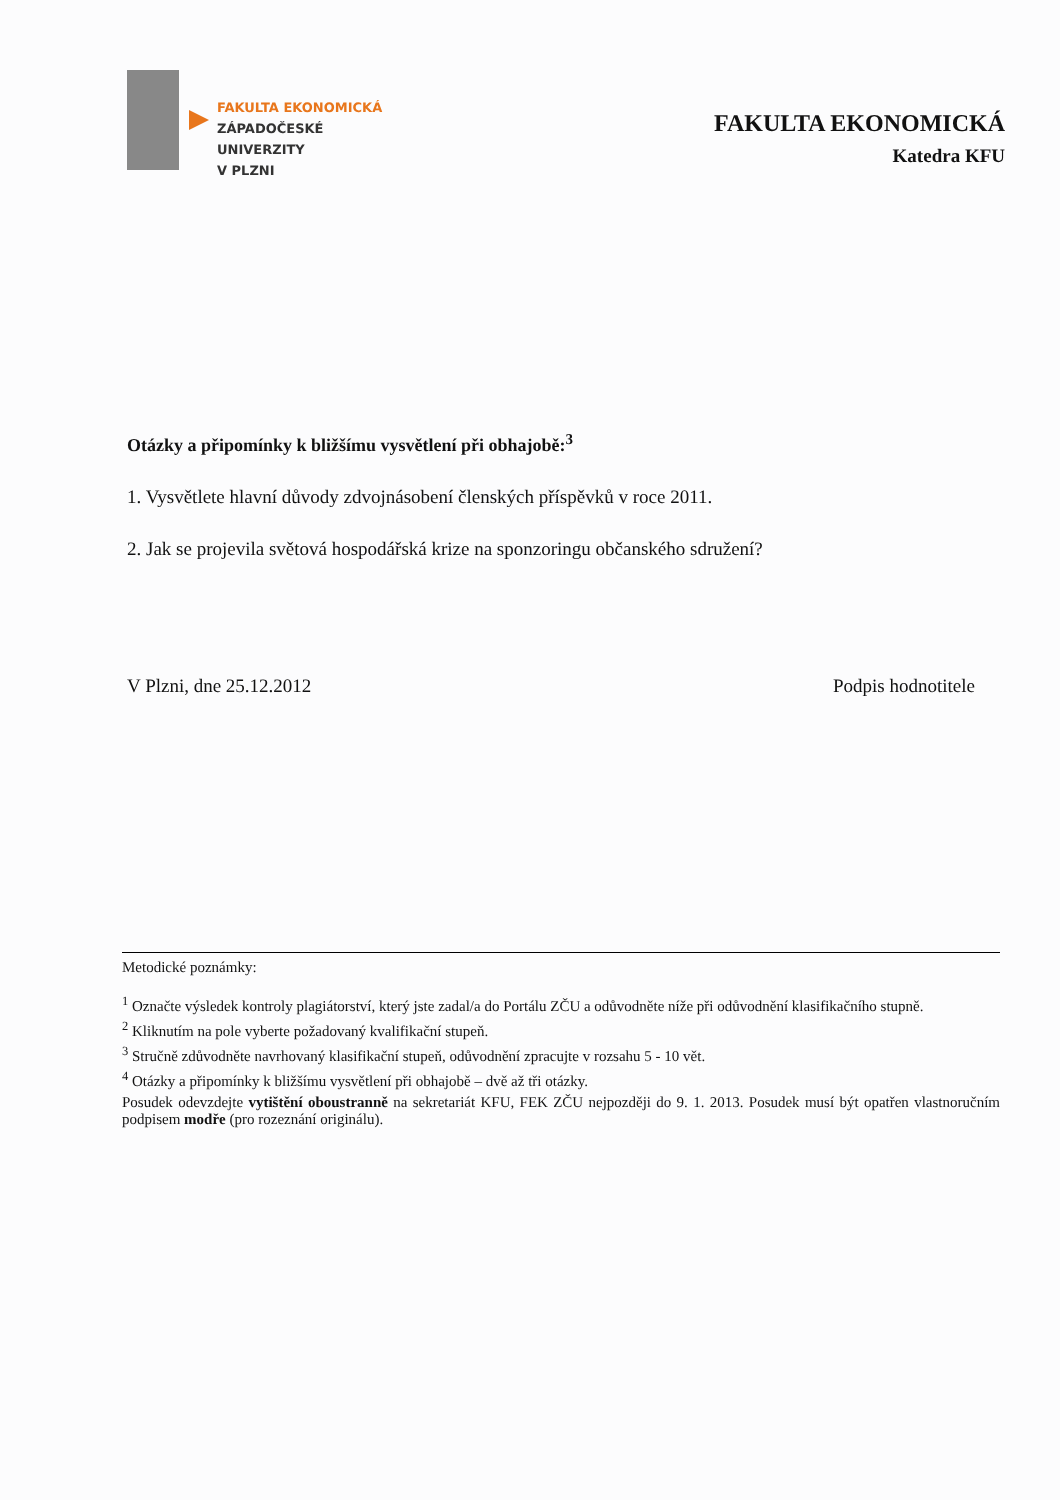FAKULTA EKONOMICKÁ
ZÁPADOČESKÉ
UNIVERZITY
V PLZNI
FAKULTA EKONOMICKÁ
Katedra KFU
Otázky a připomínky k bližšímu vysvětlení při obhajobě:<sup>3</sup>
1. Vysvětlete hlavní důvody zdvojnásobení členských příspěvků v roce 2011.
2. Jak se projevila světová hospodářská krize na sponzoringu občanského sdružení?
V Plzni, dne 25.12.2012 Podpis hodnotitele
Metodické poznámky:
<sup>1</sup> Označte výsledek kontroly plagiátorství, který jste zadal/a do Portálu ZČU a odůvodněte níže při odůvodnění klasifikačního stupně.
<sup>2</sup> Kliknutím na pole vyberte požadovaný kvalifikační stupeň.
<sup>3</sup> Stručně zdůvodněte navrhovaný klasifikační stupeň, odůvodnění zpracujte v rozsahu 5 - 10 vět.
<sup>4</sup> Otázky a připomínky k bližšímu vysvětlení při obhajobě – dvě až tři otázky.
Posudek odevzdejte vytištění oboustranně na sekretariát KFU, FEK ZČU nejpozději do 9. 1. 2013. Posudek musí být opatřen vlastnoručním podpisem modře (pro rozeznání originálu).